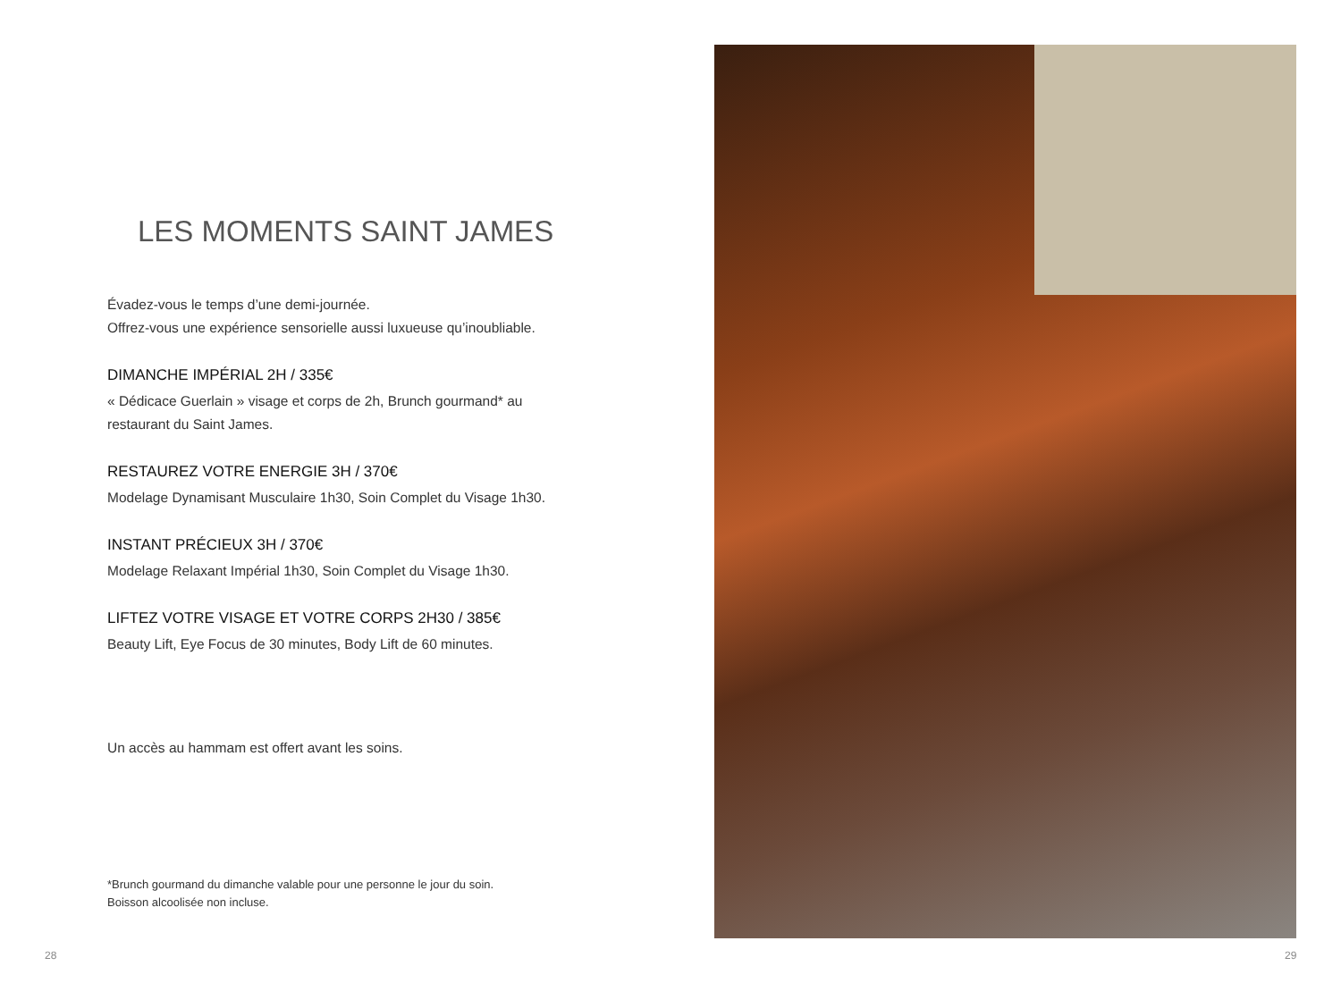LES MOMENTS SAINT JAMES
Évadez-vous le temps d’une demi-journée.
Offrez-vous une expérience sensorielle aussi luxueuse qu’inoubliable.
DIMANCHE IMPÉRIAL 2H / 335€
« Dédicace Guerlain » visage et corps de 2h, Brunch gourmand* au restaurant du Saint James.
RESTAUREZ VOTRE ENERGIE 3H / 370€
Modelage Dynamisant Musculaire 1h30, Soin Complet du Visage 1h30.
INSTANT PRÉCIEUX 3H / 370€
Modelage Relaxant Impérial 1h30, Soin Complet du Visage 1h30.
LIFTEZ VOTRE VISAGE ET VOTRE CORPS 2H30 / 385€
Beauty Lift, Eye Focus de 30 minutes, Body Lift de 60 minutes.
Un accès au hammam est offert avant les soins.
*Brunch gourmand du dimanche valable pour une personne le jour du soin.
Boisson alcoolisée non incluse.
28 29